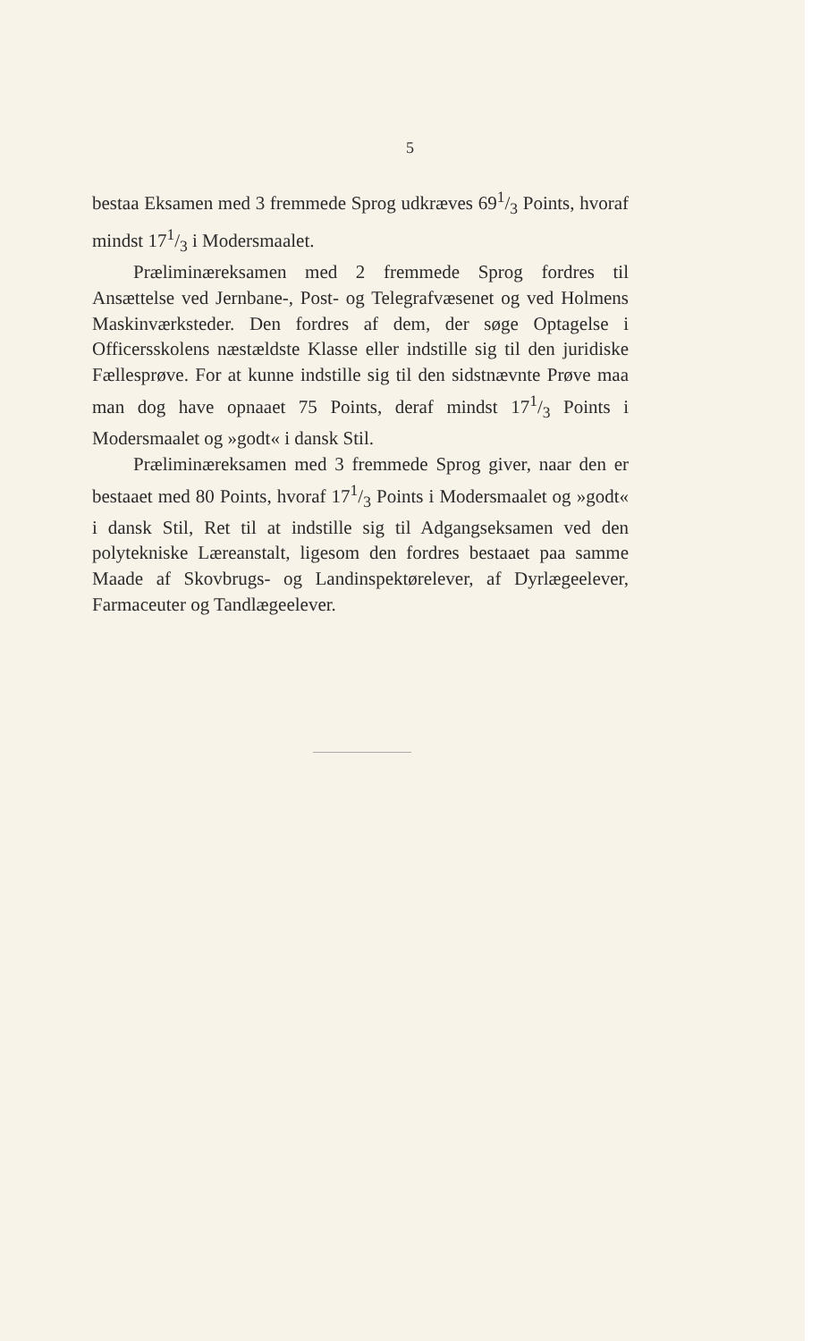5
bestaa Eksamen med 3 fremmede Sprog udkræves 691/3 Points, hvoraf mindst 171/3 i Modersmaalet.
Præliminæreksamen med 2 fremmede Sprog fordres til Ansættelse ved Jernbane-, Post- og Telegrafvæsenet og ved Holmens Maskinværksteder. Den fordres af dem, der søge Optagelse i Officersskolens næstældste Klasse eller indstille sig til den juridiske Fællesprøve. For at kunne indstille sig til den sidstnævnte Prøve maa man dog have opnaaet 75 Points, deraf mindst 171/3 Points i Modersmaalet og »godt« i dansk Stil.
Præliminæreksamen med 3 fremmede Sprog giver, naar den er bestaaet med 80 Points, hvoraf 171/3 Points i Modersmaalet og »godt« i dansk Stil, Ret til at indstille sig til Adgangseksamen ved den polytekniske Læreanstalt, ligesom den fordres bestaaet paa samme Maade af Skovbrugs- og Landinspektørelever, af Dyrlægeelever, Farmaceuter og Tandlægeelever.